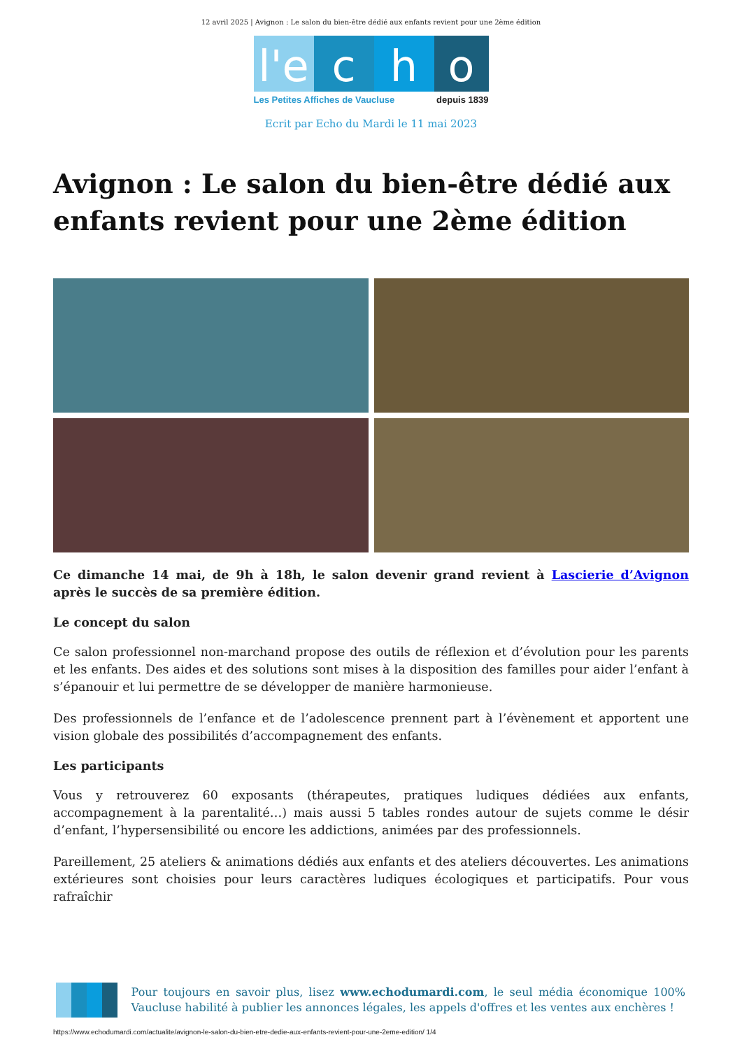12 avril 2025 | Avignon : Le salon du bien-être dédié aux enfants revient pour une 2ème édition
l'e
c h o
Les Petites Affiches de Vaucluse depuis 1839
Ecrit par Echo du Mardi le 11 mai 2023
Avignon : Le salon du bien-être dédié aux enfants revient pour une 2ème édition
Ce dimanche 14 mai, de 9h à 18h, le salon devenir grand revient à Lascierie d’Avignon après le succès de sa première édition.
Le concept du salon
Ce salon professionnel non-marchand propose des outils de réflexion et d’évolution pour les parents et les enfants. Des aides et des solutions sont mises à la disposition des familles pour aider l’enfant à s’épanouir et lui permettre de se développer de manière harmonieuse.
Des professionnels de l’enfance et de l’adolescence prennent part à l’évènement et apportent une vision globale des possibilités d’accompagnement des enfants.
Les participants
Vous y retrouverez 60 exposants (thérapeutes, pratiques ludiques dédiées aux enfants, accompagnement à la parentalité…) mais aussi 5 tables rondes autour de sujets comme le désir d’enfant, l’hypersensibilité ou encore les addictions, animées par des professionnels.
Pareillement, 25 ateliers & animations dédiés aux enfants et des ateliers découvertes. Les animations extérieures sont choisies pour leurs caractères ludiques écologiques et participatifs. Pour vous rafraîchir
Pour toujours en savoir plus, lisez www.echodumardi.com, le seul média économique 100% Vaucluse habilité à publier les annonces légales, les appels d'offres et les ventes aux enchères !
https://www.echodumardi.com/actualite/avignon-le-salon-du-bien-etre-dedie-aux-enfants-revient-pour-une-2eme-edition/ 1/4